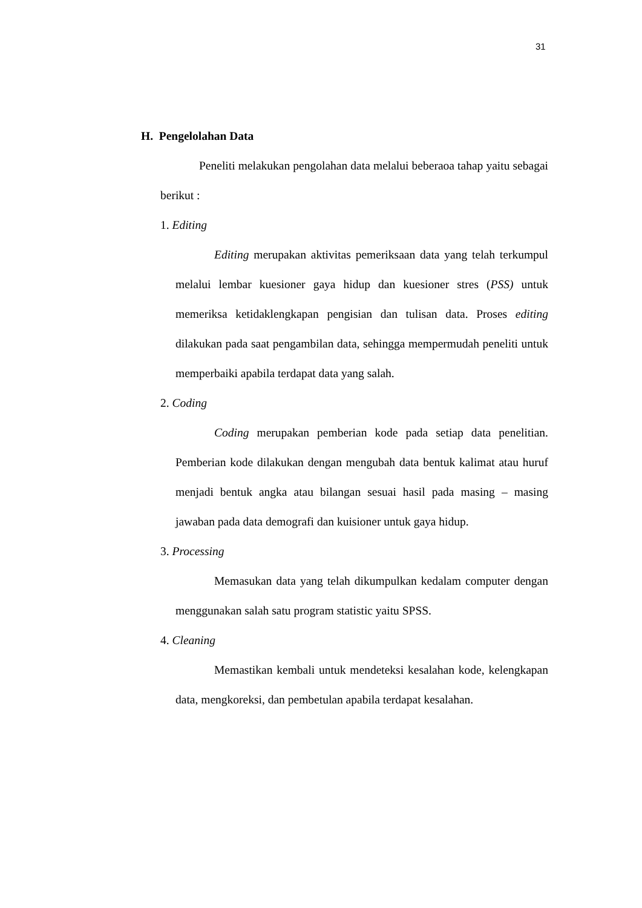31
H. Pengelolahan Data
Peneliti melakukan pengolahan data melalui beberaoa tahap yaitu sebagai berikut :
1. Editing
Editing merupakan aktivitas pemeriksaan data yang telah terkumpul melalui lembar kuesioner gaya hidup dan kuesioner stres (PSS) untuk memeriksa ketidaklengkapan pengisian dan tulisan data. Proses editing dilakukan pada saat pengambilan data, sehingga mempermudah peneliti untuk memperbaiki apabila terdapat data yang salah.
2. Coding
Coding merupakan pemberian kode pada setiap data penelitian. Pemberian kode dilakukan dengan mengubah data bentuk kalimat atau huruf menjadi bentuk angka atau bilangan sesuai hasil pada masing – masing jawaban pada data demografi dan kuisioner untuk gaya hidup.
3. Processing
Memasukan data yang telah dikumpulkan kedalam computer dengan menggunakan salah satu program statistic yaitu SPSS.
4. Cleaning
Memastikan kembali untuk mendeteksi kesalahan kode, kelengkapan data, mengkoreksi, dan pembetulan apabila terdapat kesalahan.